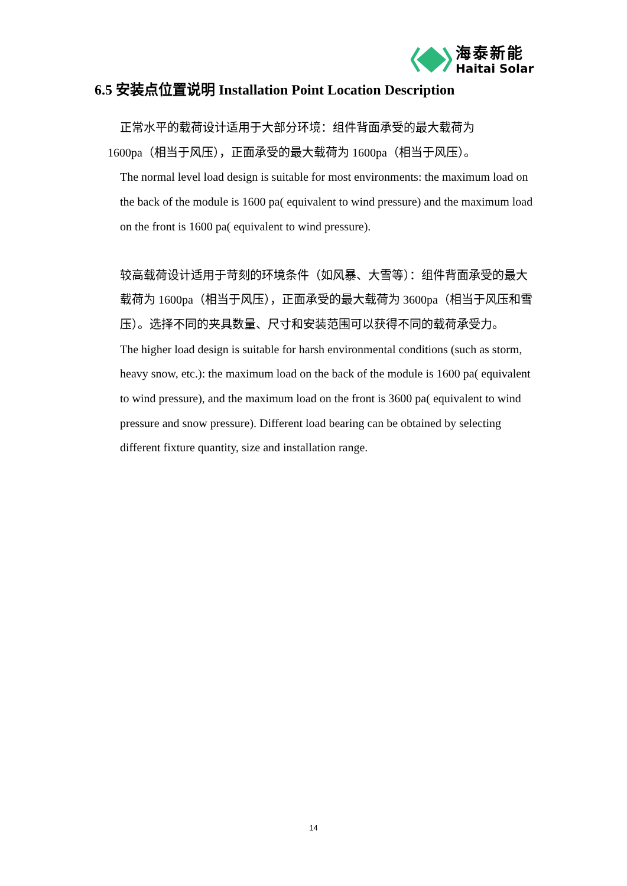海泰新能
Haitai Solar
6.5 安装点位置说明 Installation Point Location Description
正常水平的载荷设计适用于大部分环境：组件背面承受的最大载荷为
1600pa（相当于风压），正面承受的最大载荷为 1600pa（相当于风压）。
The normal level load design is suitable for most environments: the maximum load on the back of the module is 1600 pa( equivalent to wind pressure) and the maximum load on the front is 1600 pa( equivalent to wind pressure).
较高载荷设计适用于苛刻的环境条件（如风暴、大雪等）：组件背面承受的最大载荷为 1600pa（相当于风压），正面承受的最大载荷为 3600pa（相当于风压和雪压）。选择不同的夹具数量、尺寸和安装范围可以获得不同的载荷承受力。
The higher load design is suitable for harsh environmental conditions (such as storm, heavy snow, etc.): the maximum load on the back of the module is 1600 pa( equivalent to wind pressure), and the maximum load on the front is 3600 pa( equivalent to wind pressure and snow pressure). Different load bearing can be obtained by selecting different fixture quantity, size and installation range.
14